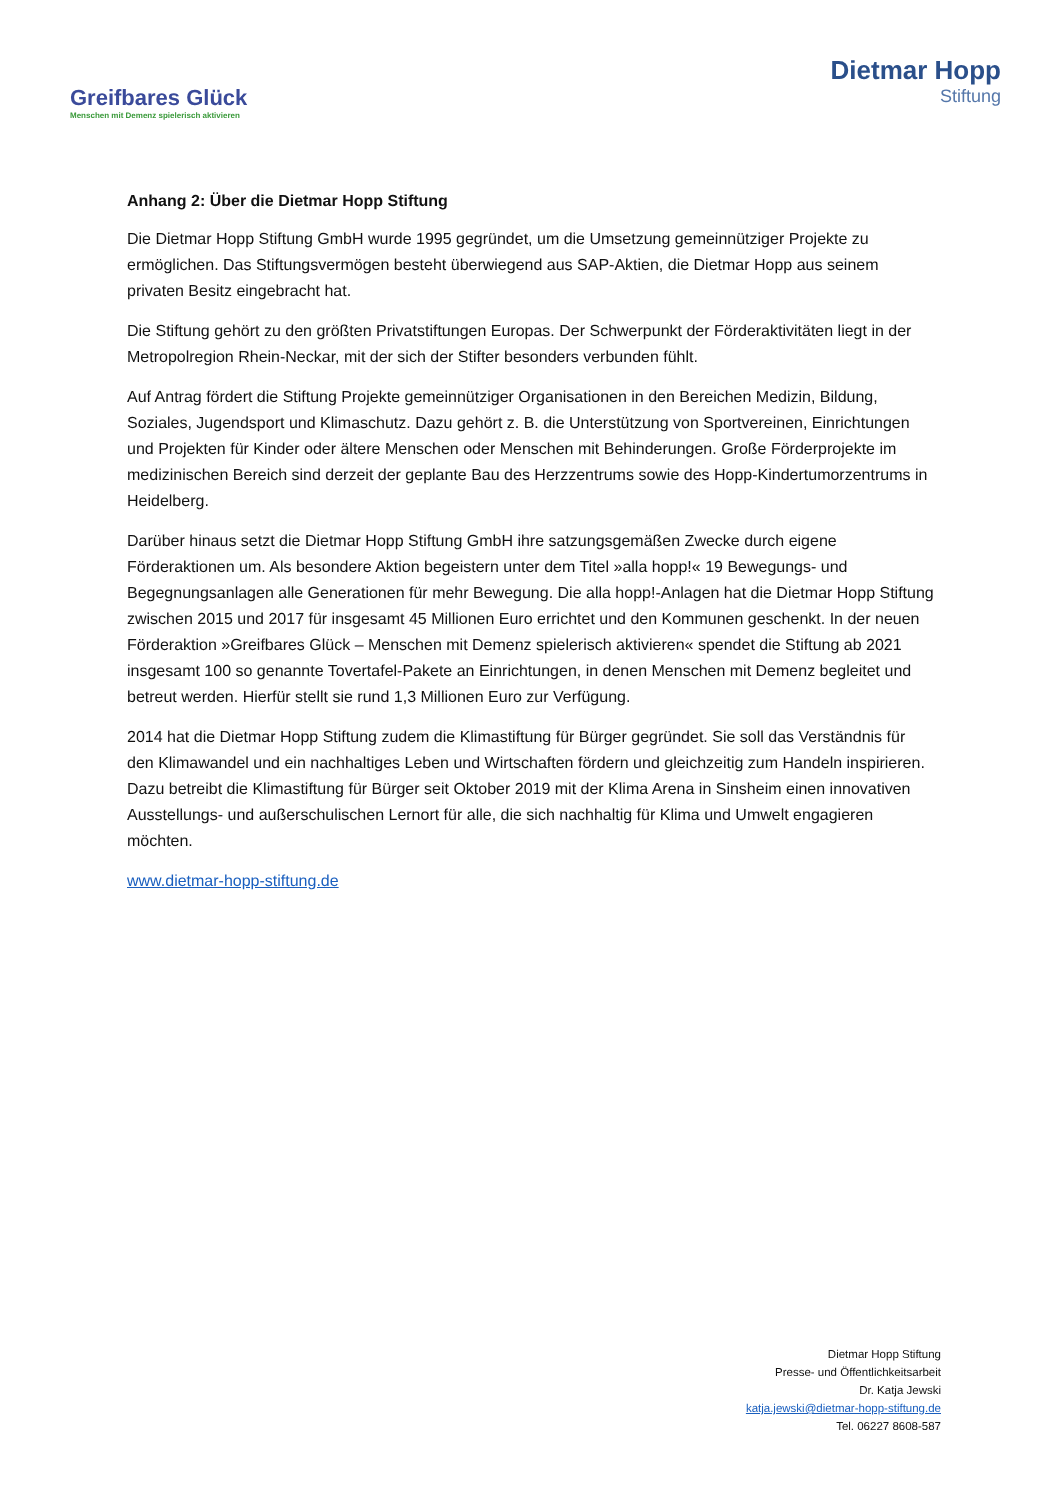Greifbares Glück
Menschen mit Demenz spielerisch aktivieren
Dietmar Hopp
Stiftung
Anhang 2: Über die Dietmar Hopp Stiftung
Die Dietmar Hopp Stiftung GmbH wurde 1995 gegründet, um die Umsetzung gemeinnütziger Projekte zu ermöglichen. Das Stiftungsvermögen besteht überwiegend aus SAP-Aktien, die Dietmar Hopp aus seinem privaten Besitz eingebracht hat.
Die Stiftung gehört zu den größten Privatstiftungen Europas. Der Schwerpunkt der Förderaktivitäten liegt in der Metropolregion Rhein-Neckar, mit der sich der Stifter besonders verbunden fühlt.
Auf Antrag fördert die Stiftung Projekte gemeinnütziger Organisationen in den Bereichen Medizin, Bildung, Soziales, Jugendsport und Klimaschutz. Dazu gehört z. B. die Unterstützung von Sportvereinen, Einrichtungen und Projekten für Kinder oder ältere Menschen oder Menschen mit Behinderungen. Große Förderprojekte im medizinischen Bereich sind derzeit der geplante Bau des Herzzentrums sowie des Hopp-Kindertumorzentrums in Heidelberg.
Darüber hinaus setzt die Dietmar Hopp Stiftung GmbH ihre satzungsgemäßen Zwecke durch eigene Förderaktionen um. Als besondere Aktion begeistern unter dem Titel »alla hopp!« 19 Bewegungs- und Begegnungsanlagen alle Generationen für mehr Bewegung. Die alla hopp!-Anlagen hat die Dietmar Hopp Stiftung zwischen 2015 und 2017 für insgesamt 45 Millionen Euro errichtet und den Kommunen geschenkt. In der neuen Förderaktion »Greifbares Glück – Menschen mit Demenz spielerisch aktivieren« spendet die Stiftung ab 2021 insgesamt 100 so genannte Tovertafel-Pakete an Einrichtungen, in denen Menschen mit Demenz begleitet und betreut werden. Hierfür stellt sie rund 1,3 Millionen Euro zur Verfügung.
2014 hat die Dietmar Hopp Stiftung zudem die Klimastiftung für Bürger gegründet. Sie soll das Verständnis für den Klimawandel und ein nachhaltiges Leben und Wirtschaften fördern und gleichzeitig zum Handeln inspirieren. Dazu betreibt die Klimastiftung für Bürger seit Oktober 2019 mit der Klima Arena in Sinsheim einen innovativen Ausstellungs- und außerschulischen Lernort für alle, die sich nachhaltig für Klima und Umwelt engagieren möchten.
www.dietmar-hopp-stiftung.de
Dietmar Hopp Stiftung
Presse- und Öffentlichkeitsarbeit
Dr. Katja Jewski
katja.jewski@dietmar-hopp-stiftung.de
Tel. 06227 8608-587